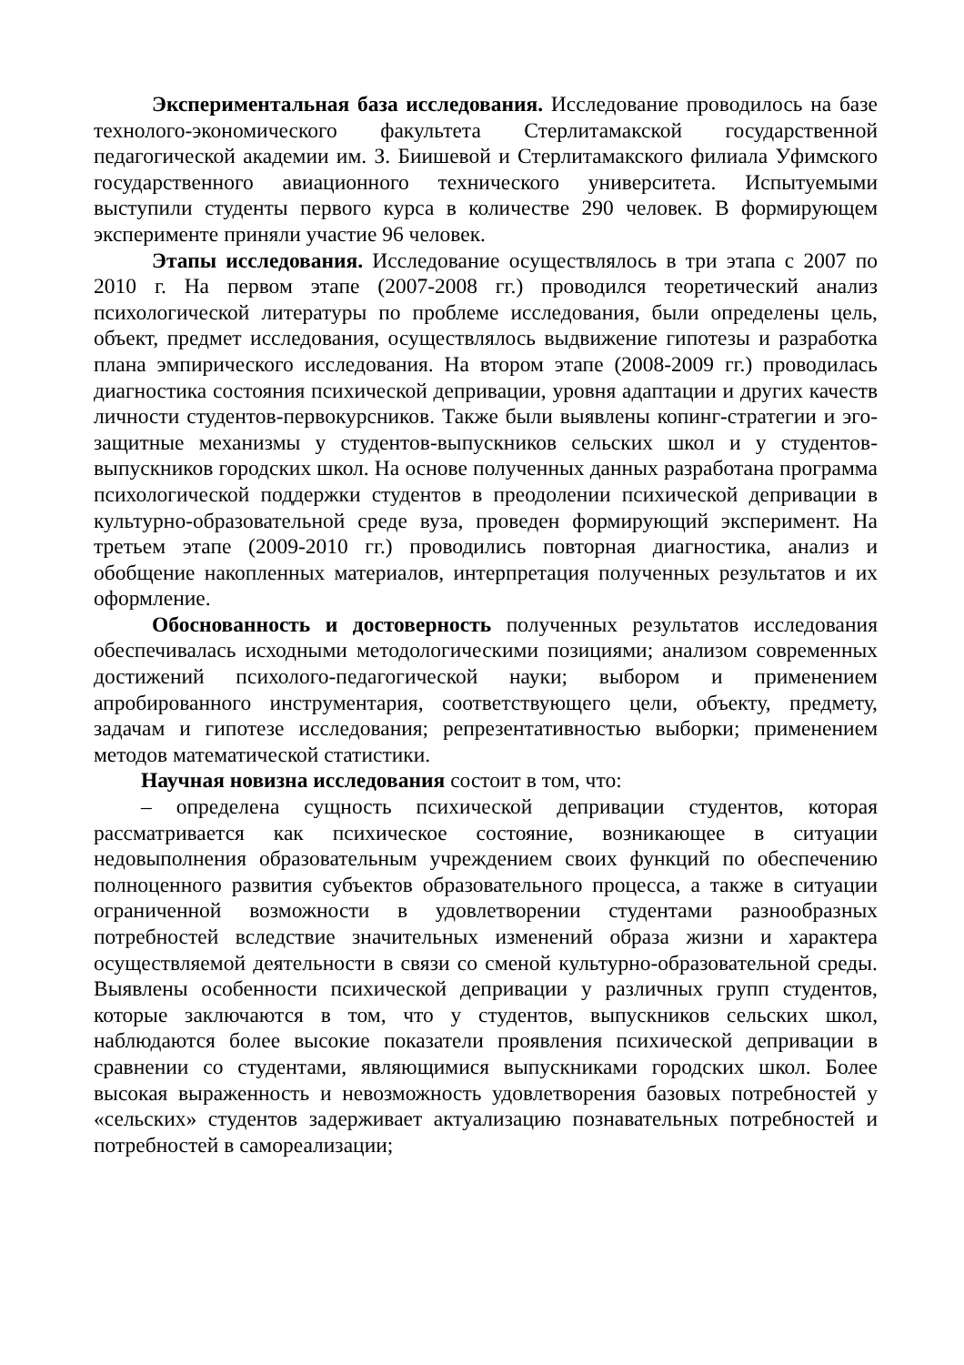Экспериментальная база исследования. Исследование проводилось на базе технолого-экономического факультета Стерлитамакской государственной педагогической академии им. З. Биишевой и Стерлитамакского филиала Уфимского государственного авиационного технического университета. Испытуемыми выступили студенты первого курса в количестве 290 человек. В формирующем эксперименте приняли участие 96 человек.
Этапы исследования. Исследование осуществлялось в три этапа с 2007 по 2010 г. На первом этапе (2007-2008 гг.) проводился теоретический анализ психологической литературы по проблеме исследования, были определены цель, объект, предмет исследования, осуществлялось выдвижение гипотезы и разработка плана эмпирического исследования. На втором этапе (2008-2009 гг.) проводилась диагностика состояния психической депривации, уровня адаптации и других качеств личности студентов-первокурсников. Также были выявлены копинг-стратегии и эго-защитные механизмы у студентов-выпускников сельских школ и у студентов-выпускников городских школ. На основе полученных данных разработана программа психологической поддержки студентов в преодолении психической депривации в культурно-образовательной среде вуза, проведен формирующий эксперимент. На третьем этапе (2009-2010 гг.) проводились повторная диагностика, анализ и обобщение накопленных материалов, интерпретация полученных результатов и их оформление.
Обоснованность и достоверность полученных результатов исследования обеспечивалась исходными методологическими позициями; анализом современных достижений психолого-педагогической науки; выбором и применением апробированного инструментария, соответствующего цели, объекту, предмету, задачам и гипотезе исследования; репрезентативностью выборки; применением методов математической статистики.
Научная новизна исследования состоит в том, что:
– определена сущность психической депривации студентов, которая рассматривается как психическое состояние, возникающее в ситуации недовыполнения образовательным учреждением своих функций по обеспечению полноценного развития субъектов образовательного процесса, а также в ситуации ограниченной возможности в удовлетворении студентами разнообразных потребностей вследствие значительных изменений образа жизни и характера осуществляемой деятельности в связи со сменой культурно-образовательной среды. Выявлены особенности психической депривации у различных групп студентов, которые заключаются в том, что у студентов, выпускников сельских школ, наблюдаются более высокие показатели проявления психической депривации в сравнении со студентами, являющимися выпускниками городских школ. Более высокая выраженность и невозможность удовлетворения базовых потребностей у «сельских» студентов задерживает актуализацию познавательных потребностей и потребностей в самореализации;